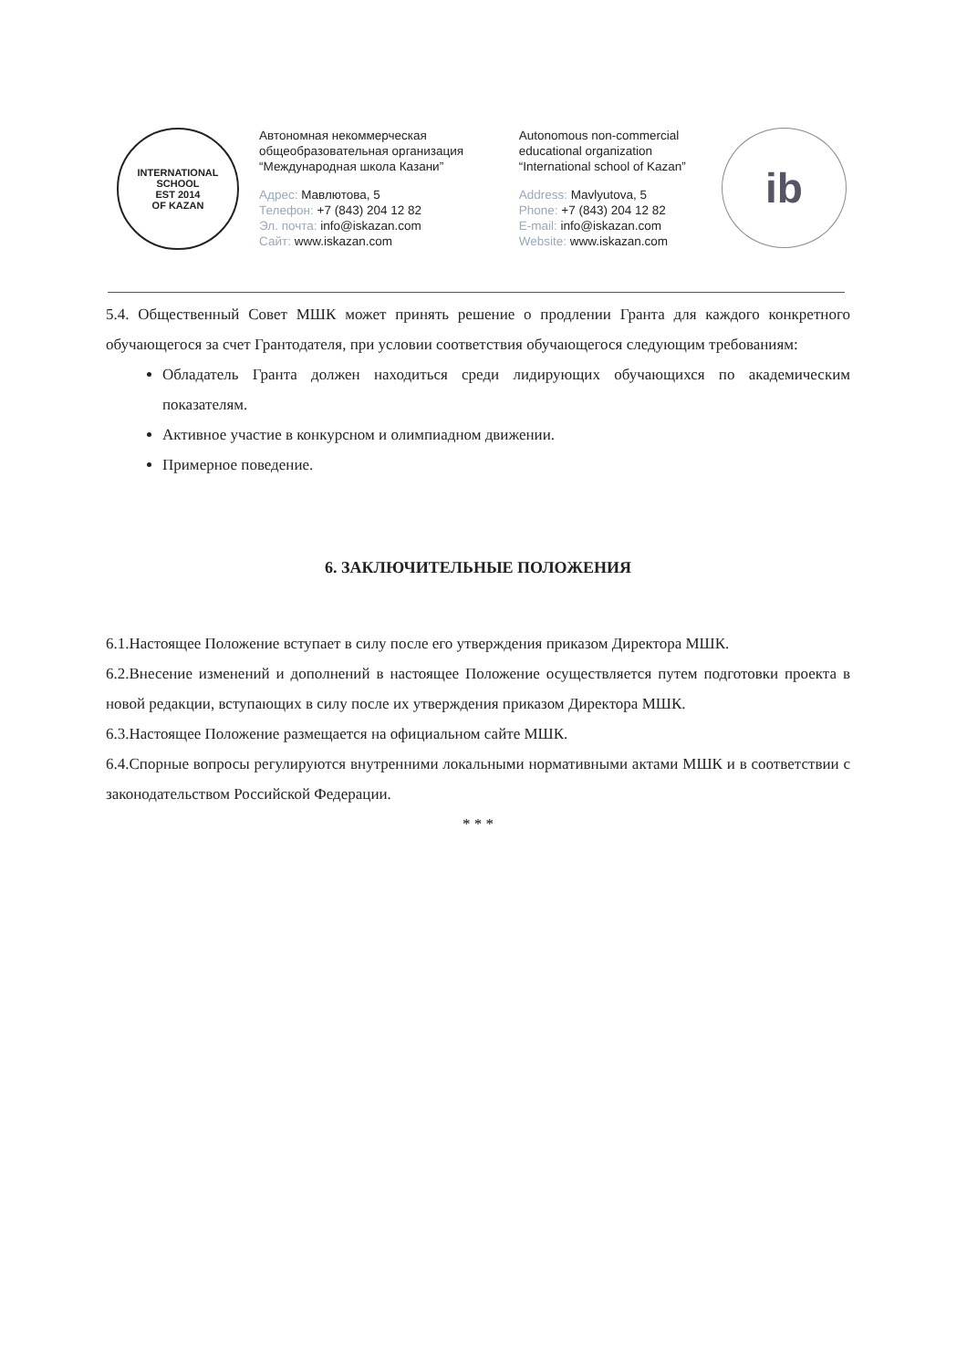INTERNATIONAL SCHOOL
EST 2014
OF KAZAN
Автономная некоммерческая общеобразовательная организация “Международная школа Казани”
Адрес: Мавлютова, 5
Телефон: +7 (843) 204 12 82
Эл. почта: info@iskazan.com
Сайт: www.iskazan.com
Autonomous non-commercial educational organization “International school of Kazan”
Address: Mavlyutova, 5
Phone: +7 (843) 204 12 82
E-mail: info@iskazan.com
Website: www.iskazan.com
ib
5.4. Общественный Совет МШК может принять решение о продлении Гранта для каждого конкретного обучающегося за счет Грантодателя, при условии соответствия обучающегося следующим требованиям:
Обладатель Гранта должен находиться среди лидирующих обучающихся по академическим показателям.
Активное участие в конкурсном и олимпиадном движении.
Примерное поведение.
6. ЗАКЛЮЧИТЕЛЬНЫЕ ПОЛОЖЕНИЯ
6.1.Настоящее Положение вступает в силу после его утверждения приказом Директора МШК.
6.2.Внесение изменений и дополнений в настоящее Положение осуществляется путем подготовки проекта в новой редакции, вступающих в силу после их утверждения приказом Директора МШК.
6.3.Настоящее Положение размещается на официальном сайте МШК.
6.4.Спорные вопросы регулируются внутренними локальными нормативными актами МШК и в соответствии с законодательством Российской Федерации.
* * *